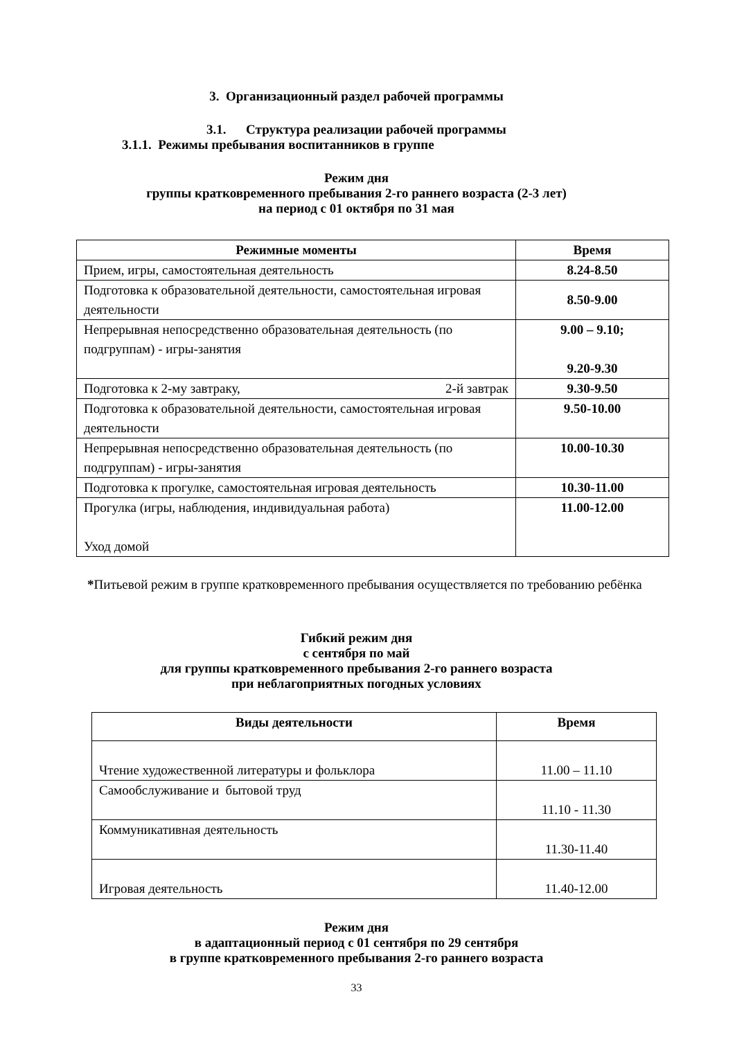3. Организационный раздел рабочей программы
3.1. Структура реализации рабочей программы
3.1.1. Режимы пребывания воспитанников в группе
Режим дня
группы кратковременного пребывания 2-го раннего возраста (2-3 лет)
на период с 01 октября по 31 мая
| Режимные моменты | Время |
| --- | --- |
| Прием, игры, самостоятельная деятельность | 8.24-8.50 |
| Подготовка к образовательной деятельности, самостоятельная игровая деятельности | 8.50-9.00 |
| Непрерывная непосредственно образовательная деятельность (по подгруппам) - игры-занятия | 9.00 – 9.10; 9.20-9.30 |
| Подготовка к 2-му завтраку, 2-й завтрак | 9.30-9.50 |
| Подготовка к образовательной деятельности, самостоятельная игровая деятельности | 9.50-10.00 |
| Непрерывная непосредственно образовательная деятельность (по подгруппам) - игры-занятия | 10.00-10.30 |
| Подготовка к прогулке, самостоятельная игровая деятельность | 10.30-11.00 |
| Прогулка (игры, наблюдения, индивидуальная работа) Уход домой | 11.00-12.00 |
*Питьевой режим в группе кратковременного пребывания осуществляется по требованию ребёнка
Гибкий режим дня
с сентября по май
для группы кратковременного пребывания 2-го раннего возраста
при неблагоприятных погодных условиях
| Виды деятельности | Время |
| --- | --- |
| Чтение художественной литературы и фольклора | 11.00 – 11.10 |
| Самообслуживание и бытовой труд | 11.10 - 11.30 |
| Коммуникативная деятельность | 11.30-11.40 |
| Игровая деятельность | 11.40-12.00 |
Режим дня
в адаптационный период с 01 сентября по 29 сентября
в группе кратковременного пребывания 2-го раннего возраста
33